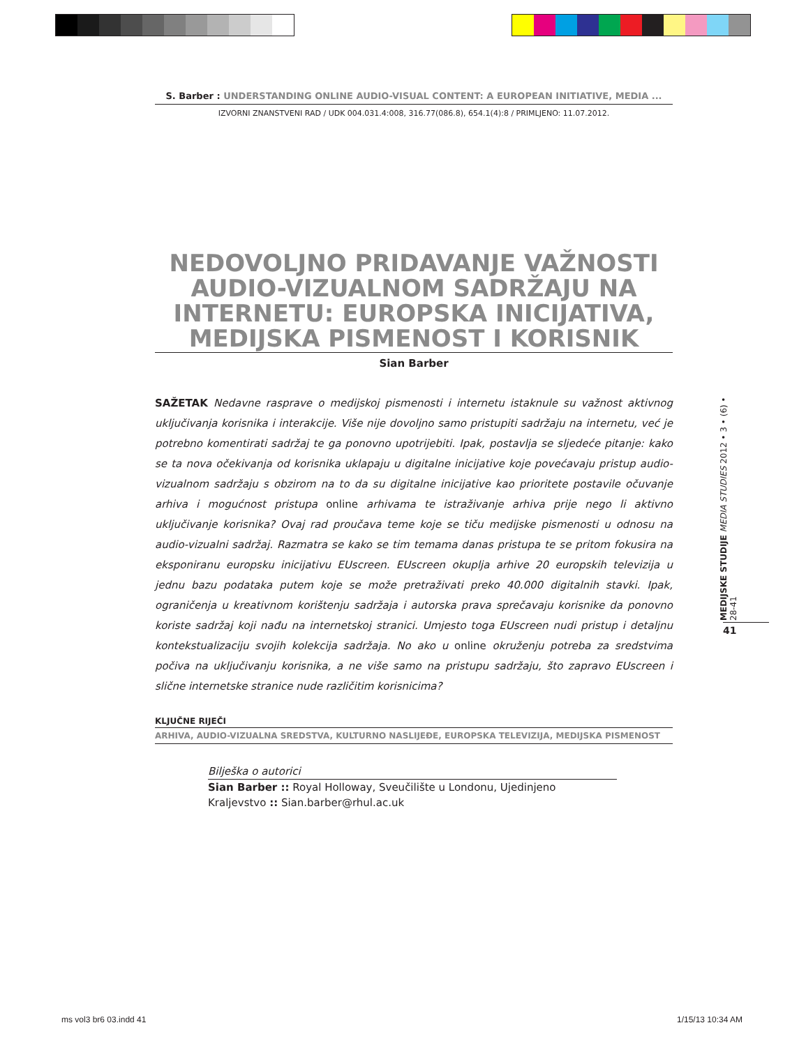S. Barber : UNDERSTANDING ONLINE AUDIO-VISUAL CONTENT: A EUROPEAN INITIATIVE, MEDIA ...
IZVORNI ZNANSTVENI RAD / UDK 004.031.4:008, 316.77(086.8), 654.1(4):8 / PRIMLJENO: 11.07.2012.
NEDOVOLJNO PRIDAVANJE VAŽNOSTI AUDIO-VIZUALNOM SADRŽAJU NA INTERNETU: EUROPSKA INICIJATIVA, MEDIJSKA PISMENOST I KORISNIK
Sian Barber
SAŽETAK Nedavne rasprave o medijskoj pismenosti i internetu istaknule su važnost aktivnog uključivanja korisnika i interakcije. Više nije dovoljno samo pristupiti sadržaju na internetu, već je potrebno komentirati sadržaj te ga ponovno upotrijebiti. Ipak, postavlja se sljedeće pitanje: kako se ta nova očekivanja od korisnika uklapaju u digitalne inicijative koje povećavaju pristup audio-vizualnom sadržaju s obzirom na to da su digitalne inicijative kao prioritete postavile očuvanje arhiva i mogućnost pristupa online arhivama te istraživanje arhiva prije nego li aktivno uključivanje korisnika? Ovaj rad proučava teme koje se tiču medijske pismenosti u odnosu na audio-vizualni sadržaj. Razmatra se kako se tim temama danas pristupa te se pritom fokusira na eksponiranu europsku inicijativu EUscreen. EUscreen okuplja arhive 20 europskih televizija u jednu bazu podataka putem koje se može pretraživati preko 40.000 digitalnih stavki. Ipak, ograničenja u kreativnom korištenju sadržaja i autorska prava sprečavaju korisnike da ponovno koriste sadržaj koji nađu na internetskoj stranici. Umjesto toga EUscreen nudi pristup i detaljnu kontekstualizaciju svojih kolekcija sadržaja. No ako u online okruženju potreba za sredstvima počiva na uključivanju korisnika, a ne više samo na pristupu sadržaju, što zapravo EUscreen i slične internetske stranice nude različitim korisnicima?
KLJUČNE RIJEČI
ARHIVA, AUDIO-VIZUALNA SREDSTVA, KULTURNO NASLIJEĐE, EUROPSKA TELEVIZIJA, MEDIJSKA PISMENOST
Bilješka o autorici
Sian Barber :: Royal Holloway, Sveučilište u Londonu, Ujedinjeno Kraljevstvo :: Sian.barber@rhul.ac.uk
MEDIJSKE STUDIJE MEDIA STUDIES 2012 • 3 • (6) • 28-41
41
ms vol3 br6 03.indd 41 1/15/13 10:34 AM